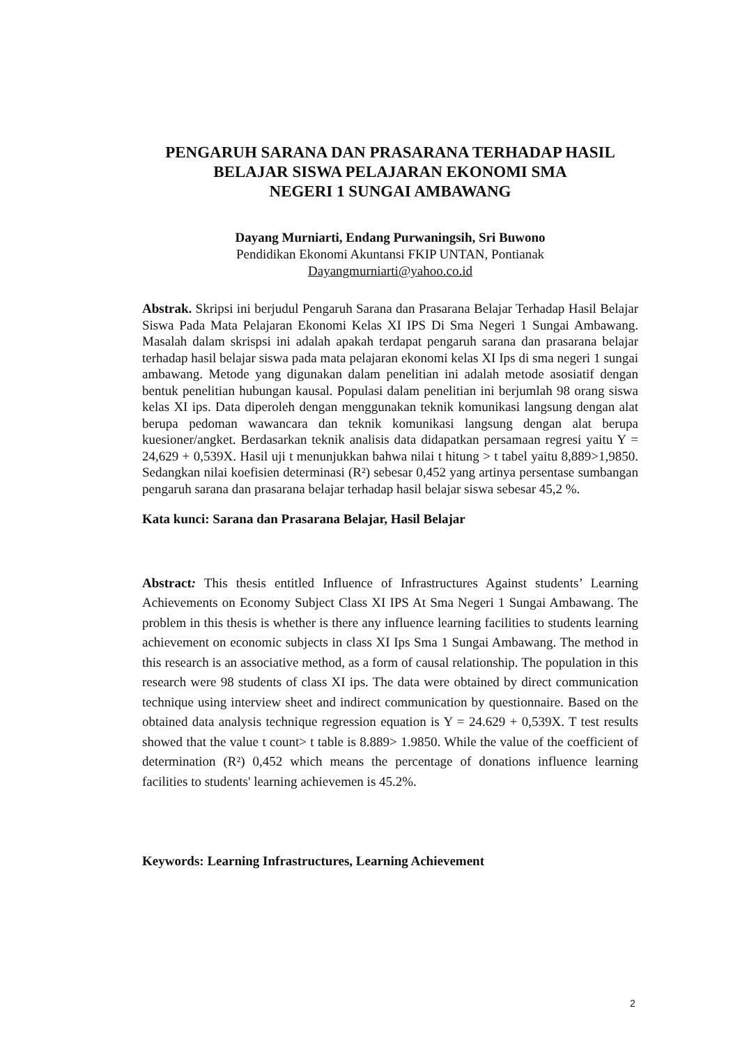PENGARUH SARANA DAN PRASARANA TERHADAP HASIL BELAJAR SISWA PELAJARAN EKONOMI SMA
NEGERI 1 SUNGAI AMBAWANG
Dayang Murniarti, Endang Purwaningsih, Sri Buwono
Pendidikan Ekonomi Akuntansi FKIP UNTAN, Pontianak
Dayangmurniarti@yahoo.co.id
Abstrak. Skripsi ini berjudul Pengaruh Sarana dan Prasarana Belajar Terhadap Hasil Belajar Siswa Pada Mata Pelajaran Ekonomi Kelas XI IPS Di Sma Negeri 1 Sungai Ambawang. Masalah dalam skrispsi ini adalah apakah terdapat pengaruh sarana dan prasarana belajar terhadap hasil belajar siswa pada mata pelajaran ekonomi kelas XI Ips di sma negeri 1 sungai ambawang. Metode yang digunakan dalam penelitian ini adalah metode asosiatif dengan bentuk penelitian hubungan kausal. Populasi dalam penelitian ini berjumlah 98 orang siswa kelas XI ips. Data diperoleh dengan menggunakan teknik komunikasi langsung dengan alat berupa pedoman wawancara dan teknik komunikasi langsung dengan alat berupa kuesioner/angket. Berdasarkan teknik analisis data didapatkan persamaan regresi yaitu Y = 24,629 + 0,539X. Hasil uji t menunjukkan bahwa nilai t hitung > t tabel yaitu 8,889>1,9850. Sedangkan nilai koefisien determinasi (R²) sebesar 0,452 yang artinya persentase sumbangan pengaruh sarana dan prasarana belajar terhadap hasil belajar siswa sebesar 45,2 %.
Kata kunci: Sarana dan Prasarana Belajar, Hasil Belajar
Abstract: This thesis entitled Influence of Infrastructures Against students’ Learning Achievements on Economy Subject Class XI IPS At Sma Negeri 1 Sungai Ambawang. The problem in this thesis is whether is there any influence learning facilities to students learning achievement on economic subjects in class XI Ips Sma 1 Sungai Ambawang. The method in this research is an associative method, as a form of causal relationship. The population in this research were 98 students of class XI ips. The data were obtained by direct communication technique using interview sheet and indirect communication by questionnaire. Based on the obtained data analysis technique regression equation is Y = 24.629 + 0,539X. T test results showed that the value t count> t table is 8.889> 1.9850. While the value of the coefficient of determination (R²) 0,452 which means the percentage of donations influence learning facilities to students' learning achievemen is 45.2%.
Keywords: Learning Infrastructures, Learning Achievement
2